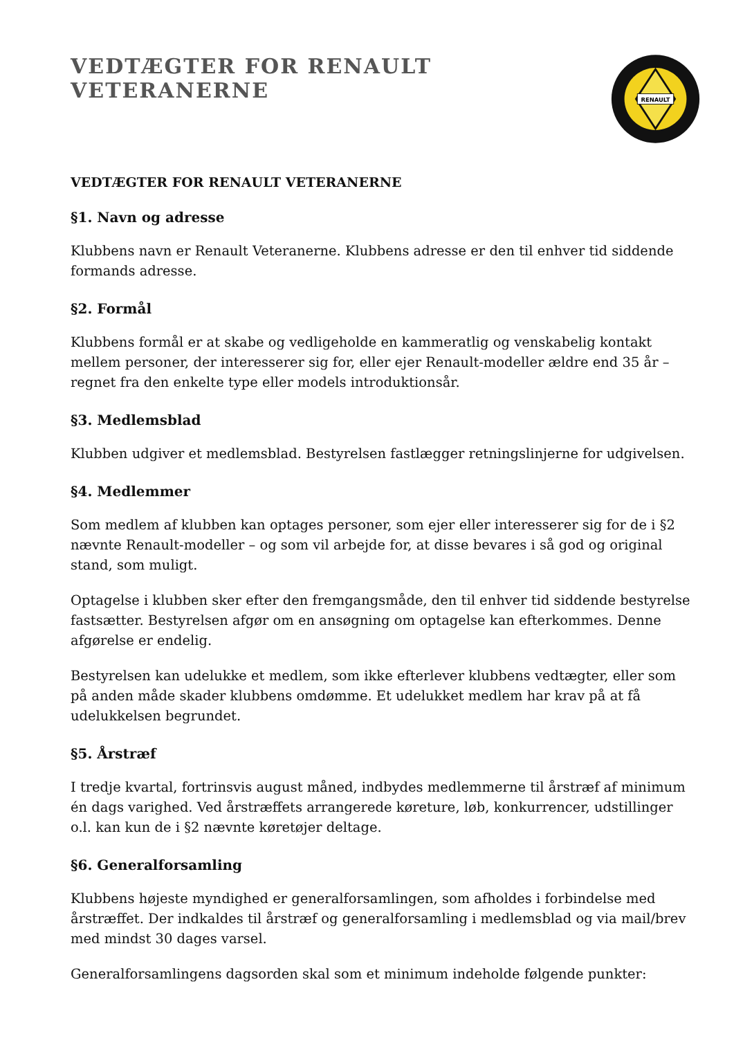VEDTÆGTER FOR RENAULT VETERANERNE
RENAULT
VEDTÆGTER FOR RENAULT VETERANERNE
§1. Navn og adresse
Klubbens navn er Renault Veteranerne. Klubbens adresse er den til enhver tid siddende formands adresse.
§2. Formål
Klubbens formål er at skabe og vedligeholde en kammeratlig og venskabelig kontakt mellem personer, der interesserer sig for, eller ejer Renault-modeller ældre end 35 år – regnet fra den enkelte type eller models introduktionsår.
§3. Medlemsblad
Klubben udgiver et medlemsblad. Bestyrelsen fastlægger retningslinjerne for udgivelsen.
§4. Medlemmer
Som medlem af klubben kan optages personer, som ejer eller interesserer sig for de i §2 nævnte Renault-modeller – og som vil arbejde for, at disse bevares i så god og original stand, som muligt.
Optagelse i klubben sker efter den fremgangsmåde, den til enhver tid siddende bestyrelse fastsætter. Bestyrelsen afgør om en ansøgning om optagelse kan efterkommes. Denne afgørelse er endelig.
Bestyrelsen kan udelukke et medlem, som ikke efterlever klubbens vedtægter, eller som på anden måde skader klubbens omdømme. Et udelukket medlem har krav på at få udelukkelsen begrundet.
§5. Årstræf
I tredje kvartal, fortrinsvis august måned, indbydes medlemmerne til årstræf af minimum én dags varighed. Ved årstræffets arrangerede køreture, løb, konkurrencer, udstillinger o.l. kan kun de i §2 nævnte køretøjer deltage.
§6. Generalforsamling
Klubbens højeste myndighed er generalforsamlingen, som afholdes i forbindelse med årstræffet. Der indkaldes til årstræf og generalforsamling i medlemsblad og via mail/brev med mindst 30 dages varsel.
Generalforsamlingens dagsorden skal som et minimum indeholde følgende punkter: